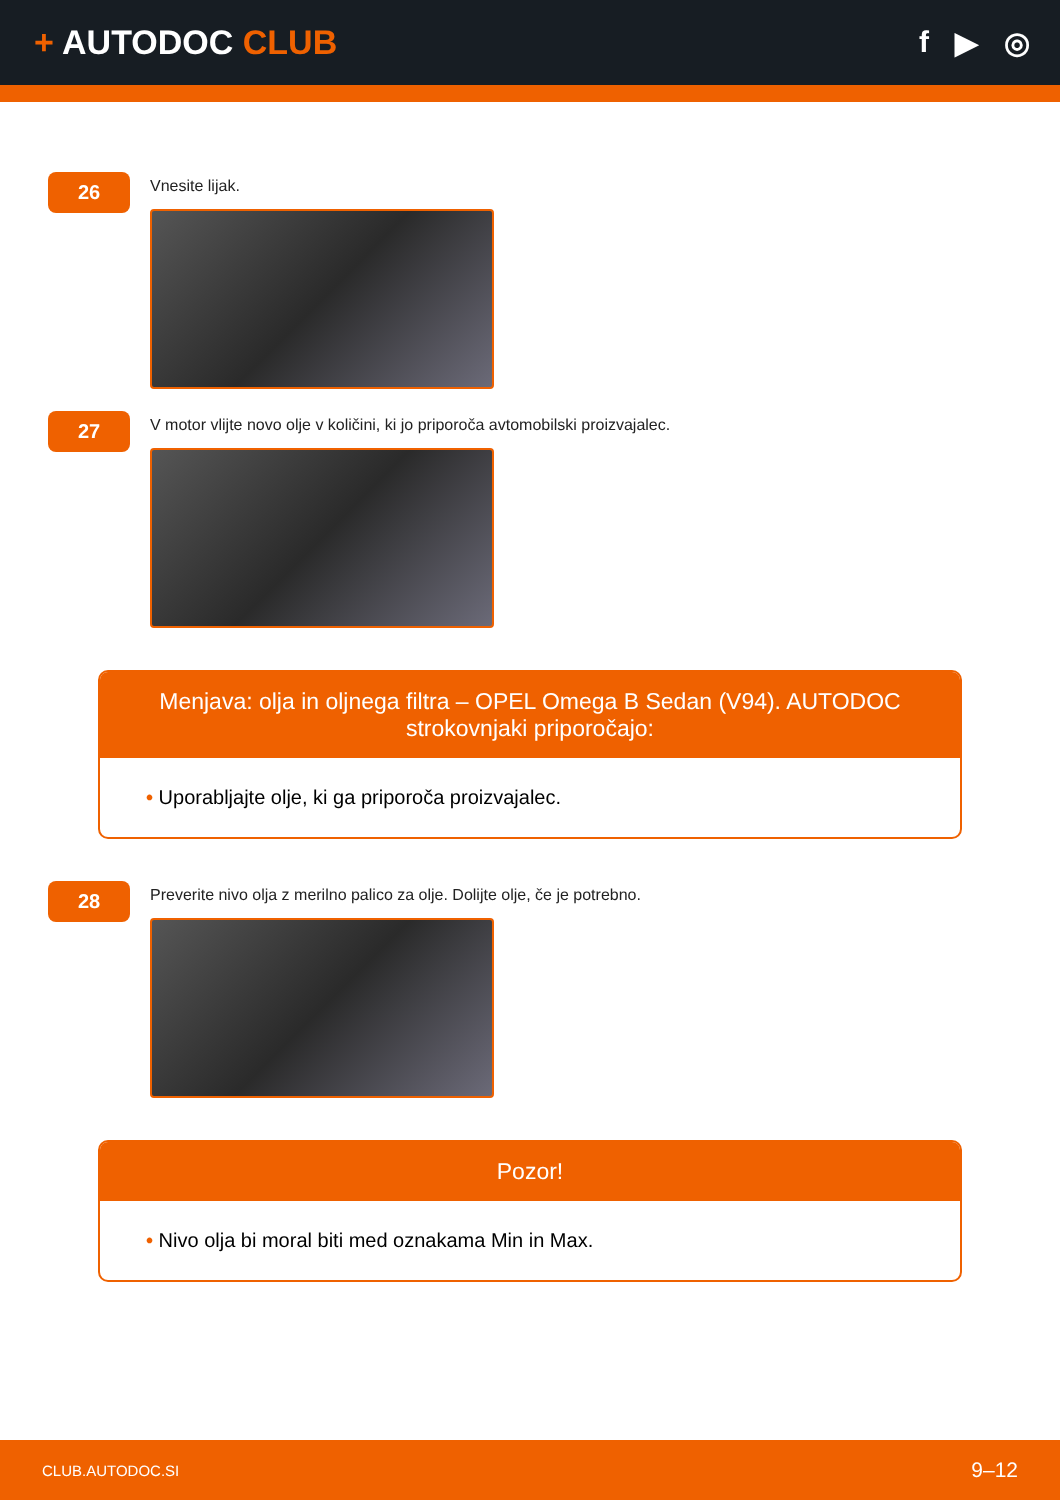+ AUTODOC CLUB f ▶ ◎
26
Vnesite lijak.
27
V motor vlijte novo olje v količini, ki jo priporoča avtomobilski proizvajalec.
Menjava: olja in oljnega filtra – OPEL Omega B Sedan (V94). AUTODOC strokovnjaki priporočajo:
• Uporabljajte olje, ki ga priporoča proizvajalec.
28
Preverite nivo olja z merilno palico za olje. Dolijte olje, če je potrebno.
Pozor!
• Nivo olja bi moral biti med oznakama Min in Max.
CLUB.AUTODOC.SI 9–12